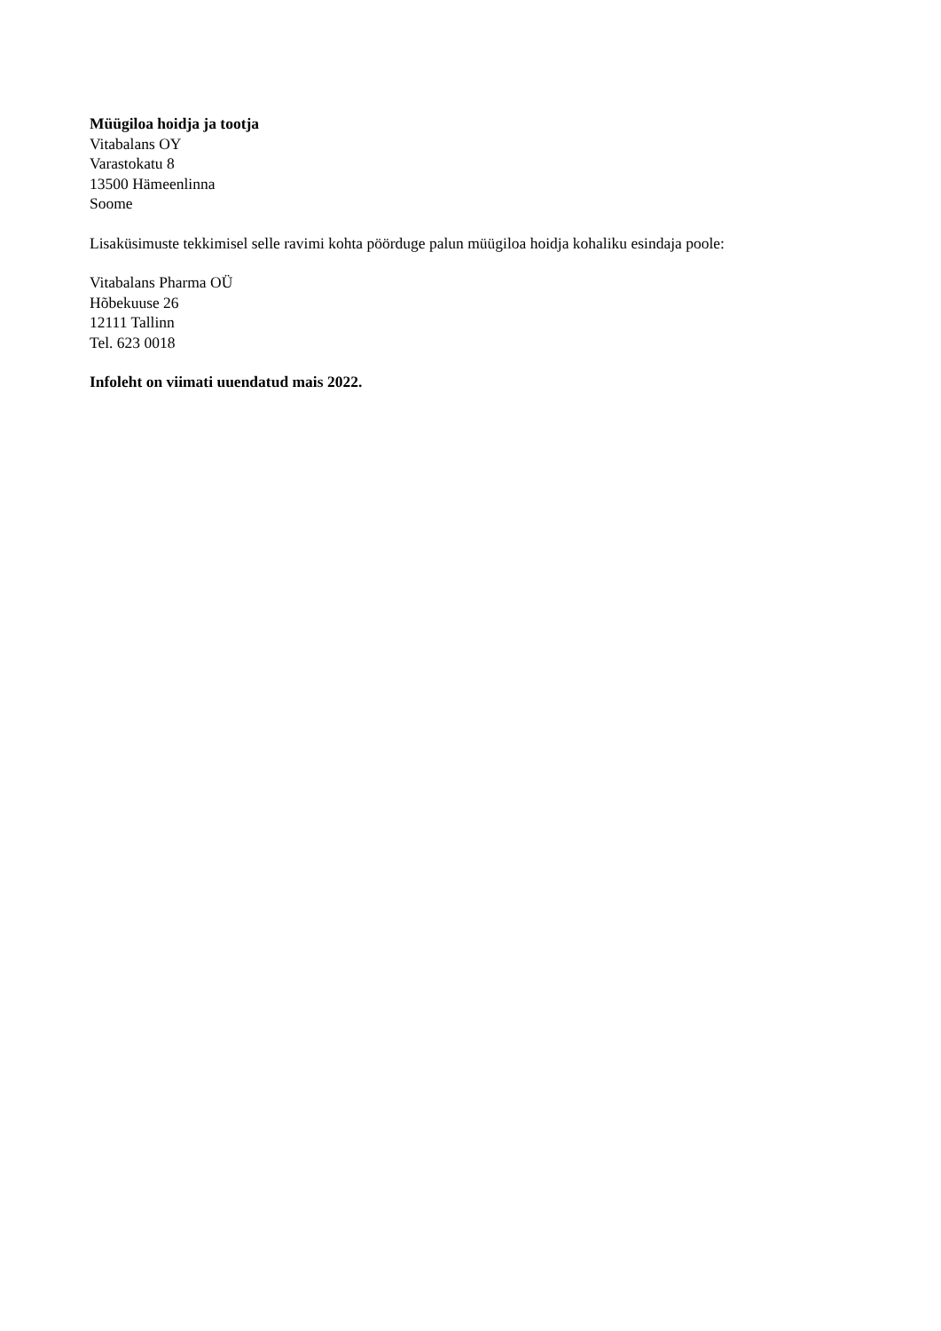Müügiloa hoidja ja tootja
Vitabalans OY
Varastokatu 8
13500 Hämeenlinna
Soome
Lisaküsimuste tekkimisel selle ravimi kohta pöörduge palun müügiloa hoidja kohaliku esindaja poole:
Vitabalans Pharma OÜ
Hõbekuuse 26
12111 Tallinn
Tel. 623 0018
Infoleht on viimati uuendatud mais 2022.